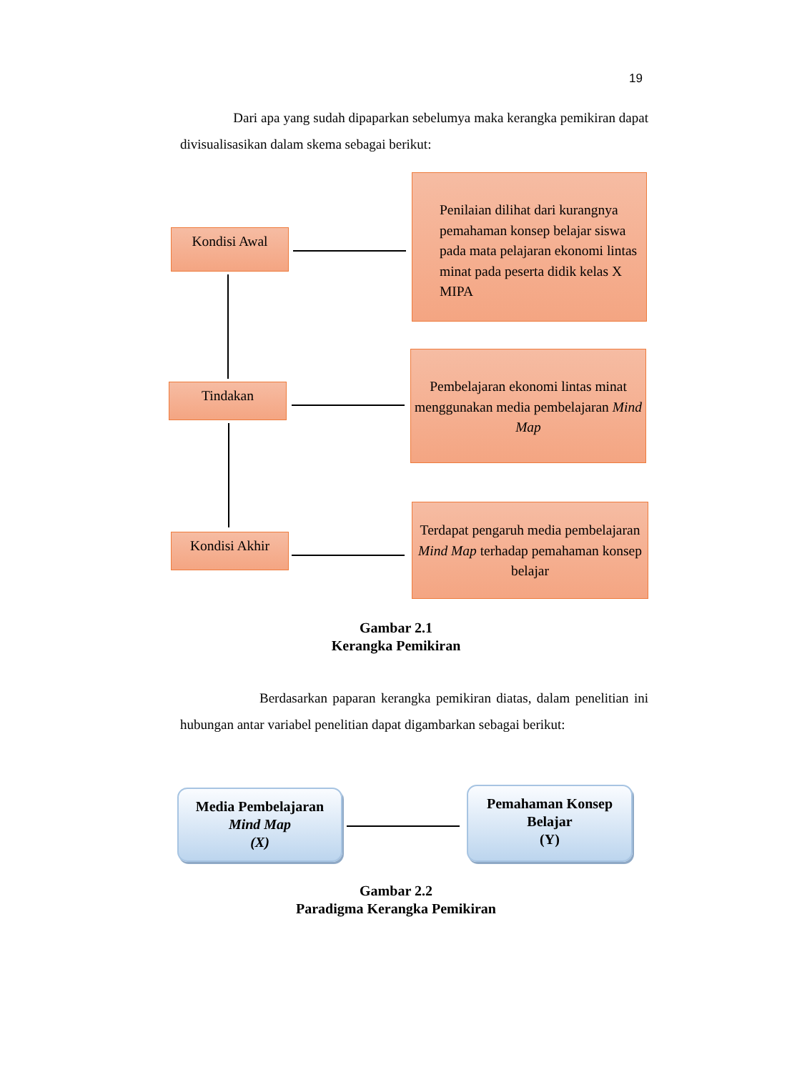19
Dari apa yang sudah dipaparkan sebelumya maka kerangka pemikiran dapat divisualisasikan dalam skema sebagai berikut:
Kondisi Awal
Penilaian dilihat dari kurangnya pemahaman konsep belajar siswa pada mata pelajaran ekonomi lintas minat pada peserta didik kelas X MIPA
Tindakan
Pembelajaran ekonomi lintas minat menggunakan media pembelajaran Mind Map
Kondisi Akhir
Terdapat pengaruh media pembelajaran Mind Map terhadap pemahaman konsep belajar
Gambar 2.1
Kerangka Pemikiran
Berdasarkan paparan kerangka pemikiran diatas, dalam penelitian ini hubungan antar variabel penelitian dapat digambarkan sebagai berikut:
Media Pembelajaran
Mind Map
(X)
Pemahaman Konsep
Belajar
(Y)
Gambar 2.2
Paradigma Kerangka Pemikiran